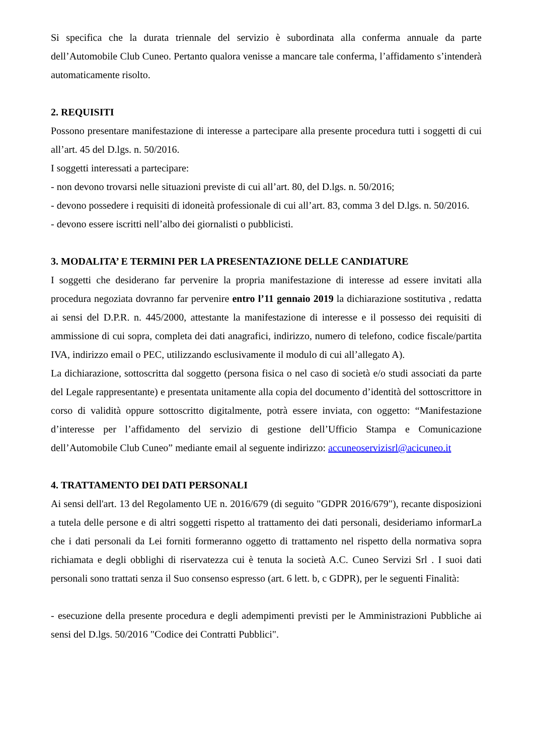Si specifica che la durata triennale del servizio è subordinata alla conferma annuale da parte dell’Automobile Club Cuneo. Pertanto qualora venisse a mancare tale conferma, l’affidamento s’intenderà automaticamente risolto.
2. REQUISITI
Possono presentare manifestazione di interesse a partecipare alla presente procedura tutti i soggetti di cui all’art. 45 del D.lgs. n. 50/2016.
I soggetti interessati a partecipare:
- non devono trovarsi nelle situazioni previste di cui all’art. 80, del D.lgs. n. 50/2016;
- devono possedere i requisiti di idoneità professionale di cui all’art. 83, comma 3 del D.lgs. n. 50/2016.
- devono essere iscritti nell’albo dei giornalisti o pubblicisti.
3. MODALITA’ E TERMINI PER LA PRESENTAZIONE DELLE CANDIATURE
I soggetti che desiderano far pervenire la propria manifestazione di interesse ad essere invitati alla procedura negoziata dovranno far pervenire entro l’11 gennaio 2019 la dichiarazione sostitutiva , redatta ai sensi del D.P.R. n. 445/2000, attestante la manifestazione di interesse e il possesso dei requisiti di ammissione di cui sopra, completa dei dati anagrafici, indirizzo, numero di telefono, codice fiscale/partita IVA, indirizzo email o PEC, utilizzando esclusivamente il modulo di cui all’allegato A).
La dichiarazione, sottoscritta dal soggetto (persona fisica o nel caso di società e/o studi associati da parte del Legale rappresentante) e presentata unitamente alla copia del documento d’identità del sottoscrittore in corso di validità oppure sottoscritto digitalmente, potrà essere inviata, con oggetto: “Manifestazione d’interesse per l’affidamento del servizio di gestione dell’Ufficio Stampa e Comunicazione dell’Automobile Club Cuneo” mediante email al seguente indirizzo: accuneoservizisrl@acicuneo.it
4. TRATTAMENTO DEI DATI PERSONALI
Ai sensi dell'art. 13 del Regolamento UE n. 2016/679 (di seguito "GDPR 2016/679"), recante disposizioni a tutela delle persone e di altri soggetti rispetto al trattamento dei dati personali, desideriamo informarLa che i dati personali da Lei forniti formeranno oggetto di trattamento nel rispetto della normativa sopra richiamata e degli obblighi di riservatezza cui è tenuta la società A.C. Cuneo Servizi Srl . I suoi dati personali sono trattati senza il Suo consenso espresso (art. 6 lett. b, c GDPR), per le seguenti Finalità:
- esecuzione della presente procedura e degli adempimenti previsti per le Amministrazioni Pubbliche ai sensi del D.lgs. 50/2016 "Codice dei Contratti Pubblici".